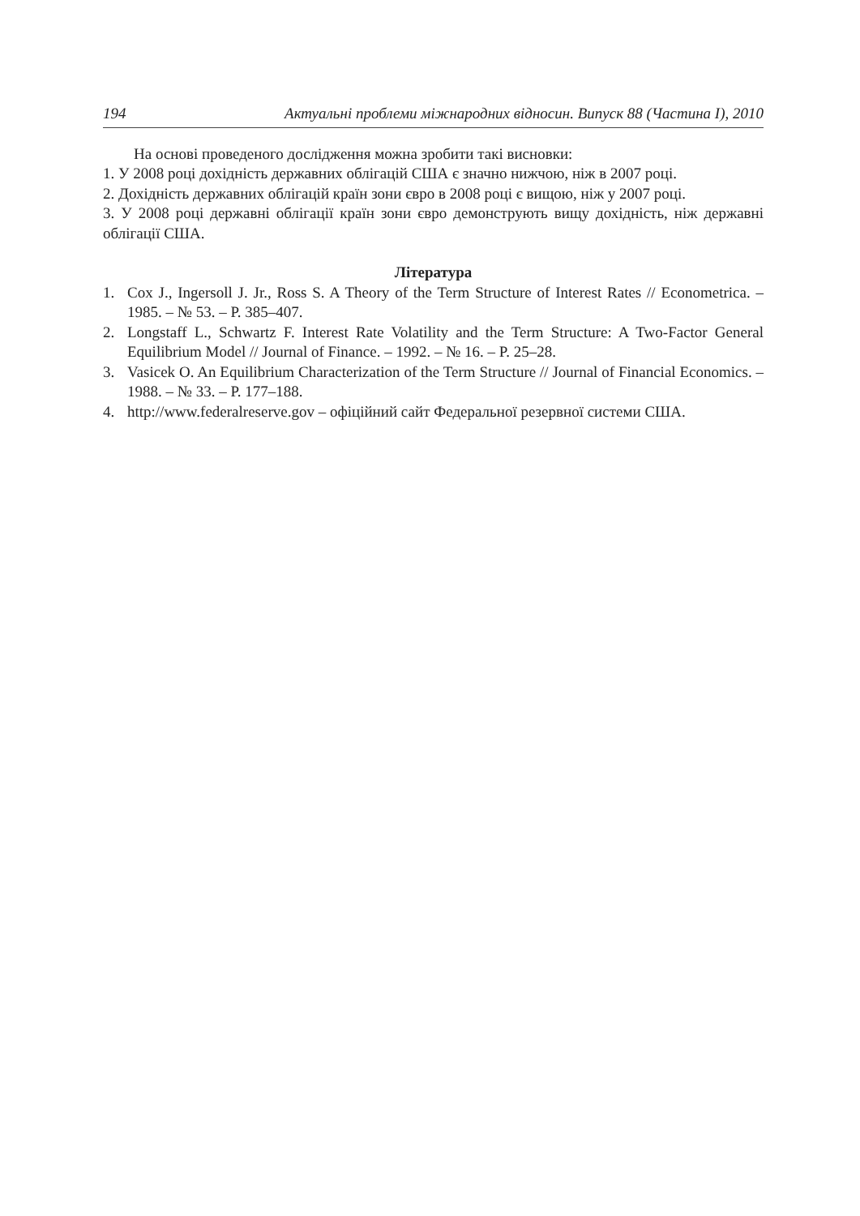194 Актуальні проблеми міжнародних відносин. Випуск 88 (Частина I), 2010
На основі проведеного дослідження можна зробити такі висновки:
1. У 2008 році дохідність державних облігацій США є значно нижчою, ніж в 2007 році.
2. Дохідність державних облігацій країн зони євро в 2008 році є вищою, ніж у 2007 році.
3. У 2008 році державні облігації країн зони євро демонструють вищу дохідність, ніж державні облігації США.
Література
1. Cox J., Ingersoll J. Jr., Ross S. A Theory of the Term Structure of Interest Rates // Econometrica. – 1985. – № 53. – P. 385–407.
2. Longstaff L., Schwartz F. Interest Rate Volatility and the Term Structure: A Two-Factor General Equilibrium Model // Journal of Finance. – 1992. – № 16. – P. 25–28.
3. Vasicek O. An Equilibrium Characterization of the Term Structure // Journal of Financial Economics. – 1988. – № 33. – P. 177–188.
4. http://www.federalreserve.gov – офіційний сайт Федеральної резервної системи США.